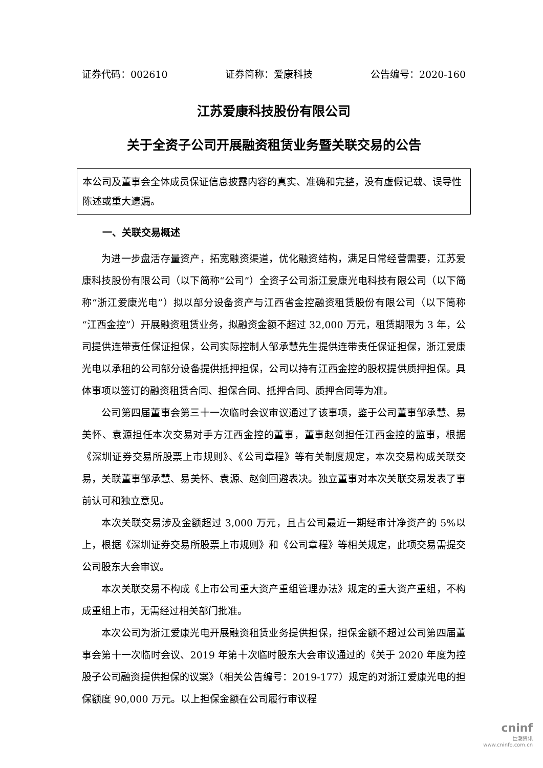证券代码：002610 证券简称：爱康科技 公告编号：2020-160
江苏爱康科技股份有限公司
关于全资子公司开展融资租赁业务暨关联交易的公告
本公司及董事会全体成员保证信息披露内容的真实、准确和完整，没有虚假记载、误导性陈述或重大遗漏。
一、关联交易概述
为进一步盘活存量资产，拓宽融资渠道，优化融资结构，满足日常经营需要，江苏爱康科技股份有限公司（以下简称“公司”）全资子公司浙江爱康光电科技有限公司（以下简称“浙江爱康光电”）拟以部分设备资产与江西省金控融资租赁股份有限公司（以下简称“江西金控”）开展融资租赁业务，拟融资金额不超过 32,000 万元，租赁期限为 3 年，公司提供连带责任保证担保，公司实际控制人邹承慧先生提供连带责任保证担保，浙江爱康光电以承租的公司部分设备提供抵押担保，公司以持有江西金控的股权提供质押担保。具体事项以签订的融资租赁合同、担保合同、抵押合同、质押合同等为准。
公司第四届董事会第三十一次临时会议审议通过了该事项，鉴于公司董事邹承慧、易美怀、袁源担任本次交易对手方江西金控的董事，董事赵剑担任江西金控的监事，根据《深圳证券交易所股票上市规则》、《公司章程》等有关制度规定，本次交易构成关联交易，关联董事邹承慧、易美怀、袁源、赵剑回避表决。独立董事对本次关联交易发表了事前认可和独立意见。
本次关联交易涉及金额超过 3,000 万元，且占公司最近一期经审计净资产的 5%以上，根据《深圳证券交易所股票上市规则》和《公司章程》等相关规定，此项交易需提交公司股东大会审议。
本次关联交易不构成《上市公司重大资产重组管理办法》规定的重大资产重组，不构成重组上市，无需经过相关部门批准。
本次公司为浙江爱康光电开展融资租赁业务提供担保，担保金额不超过公司第四届董事会第十一次临时会议、2019 年第十次临时股东大会审议通过的《关于 2020 年度为控股子公司融资提供担保的议案》（相关公告编号：2019-177）规定的对浙江爱康光电的担保额度 90,000 万元。以上担保金额在公司履行审议程
cninf
巨潮资讯
www.cninfo.com.cn